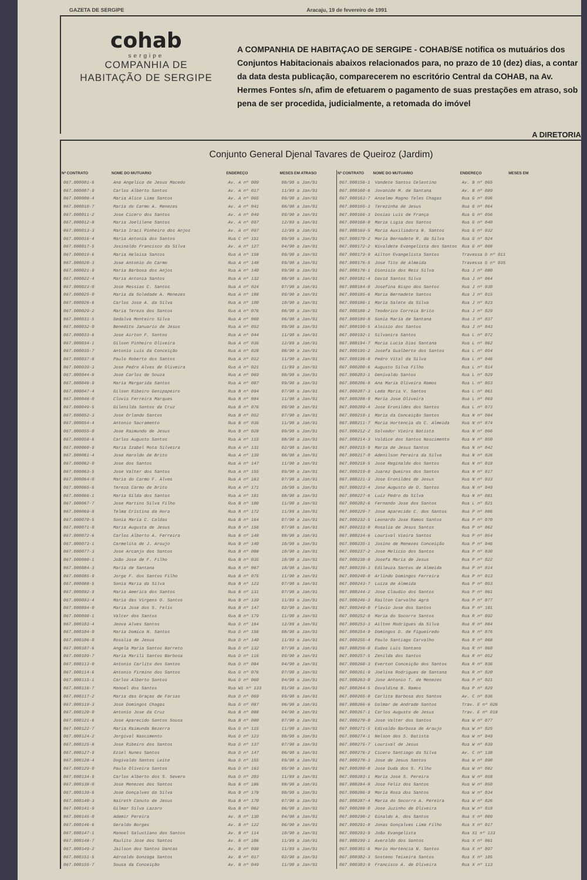GAZETA DE SERGIPE Aracaju, 19 de fevereiro de 1991
cohab
sergipe
COMPANHIA DE
HABITAÇÃO DE SERGIPE
A COMPANHIA DE HABITAÇAO DE SERGIPE - COHAB/SE notifica os mutuários dos Conjuntos Habitacionais abaixos relacionados para, no prazo de 10 (dez) dias, a contar da data desta publicação, comparecerem no escritório Central da COHAB, na Av. Hermes Fontes s/n, afim de efetuarem o pagamento de suas prestações em atraso, sob pena de ser procedida, judicialmente, a retomada do imóvel
A DIRETORIA
Conjunto General Djenal Tavares de Queiroz (Jardim)
| Nº CONTRATO | NOME DO MUTUARIO | ENDEREÇO | MESES EM ATRASO |
| --- | --- | --- | --- |
| 067.000001-6 | Ana Angelica de Jesus Macedo | Av. A nº 009 | 08/90 a Jan/91 |
| 067.000007-9 | Carlos Alberto Santos | Av. A nº 017 | 11/89 a Jan/91 |
| 067.000008-4 | Maria Alice Lima Santos | Av. A nº 065 | 09/90 a Jan/91 |
| 067.000010-7 | Maria do Carmo A. Menezes | Av. A nº 041 | 08/90 a Jan/91 |
| 067.000011-2 | Jose Cicero dos Santos | Av. A nº 049 | 09/90 a Jan/91 |
| 067.000012-8 | Maria Joelilene Santos | Av. A nº 097 | 12/89 a Jan/91 |
| 067.000013-3 | Maria Iraci Pinheiro dos Anjos | Av. A nº 097 | 12/89 a Jan/91 |
| 067.000016-4 | Maria Antonia dos Santos | Rua C nº 151 | 09/90 a Jan/91 |
| 067.000017-5 | Josinaldo Francisco da Silva | Av. A nº 127 | 04/90 a Jan/91 |
| 067.000019-6 | Maria Heloisa Santos | Rua A nº 158 | 09/90 a Jan/91 |
| 067.000020-3 | Jose Antonio do Carmo | Rua A nº 148 | 09/90 a Jan/91 |
| 067.000021-9 | Maria Barbosa dos Anjos | Rua A nº 140 | 09/90 a Jan/91 |
| 067.000022-4 | Maria Antonia Santos | Rua A nº 132 | 08/90 a Jan/91 |
| 067.000023-0 | Jose Messias C. Santos | Rua A nº 024 | 07/90 a Jan/91 |
| 067.000025-0 | Maria da Soledade A. Menezes | Rua A nº 108 | 09/90 a Jan/91 |
| 067.000026-6 | Carlos Jose A. da Silva | Rua A nº 100 | 10/90 a Jan/91 |
| 067.000029-2 | Maria Tereza dos Santos | Rua A nº 076 | 08/90 a Jan/91 |
| 067.000031-5 | Gedalva Monteiro Silva | Rua A nº 060 | 06/90 a Jan/91 |
| 067.000032-0 | Benedito Januario de Jesus | Rua A nº 052 | 09/90 a Jan/91 |
| 067.000033-6 | Jose Airton F. Santos | Rua A nº 044 | 11/90 a Jan/91 |
| 067.000034-1 | Gilson Pinheiro Oliveira | Rua A nº 036 | 12/89 a Jan/91 |
| 067.000035-7 | Antonio Luis da Conceição | Rua A nº 028 | 08/90 a Jan/91 |
| 067.000037-8 | Paulo Roberto dos Santos | Rua A nº 012 | 11/90 a Jan/91 |
| 067.000039-3 | Jose Pedro Alves de Oliveira | Rua A nº 021 | 11/89 a Jan/91 |
| 067.000044-8 | Jose Carlos de Souza | Rua A nº 069 | 08/90 a Jan/91 |
| 067.000046-9 | Maria Margarida Santos | Rua A nº 087 | 09/90 a Jan/91 |
| 067.000047-4 | Gilson Ribeiro Genipapeiro | Rua B nº 094 | 07/90 a Jan/91 |
| 067.000048-0 | Clovis Ferreira Marques | Rua B nº 084 | 11/90 a Jan/91 |
| 067.000049-5 | Gilenilda Santos da Cruz | Rua B nº 076 | 09/90 a Jan/91 |
| 067.000052-3 | Jose Orlando Santos | Rua B nº 052 | 07/90 a Jan/91 |
| 067.000054-4 | Antonio Sacramento | Rua B nº 036 | 11/90 a Jan/91 |
| 067.000055-0 | Jose Raimundo de Jesus | Rua B nº 028 | 09/90 a Jan/91 |
| 067.000058-6 | Carlos Augusto Santos | Rua A nº 115 | 08/90 a Jan/91 |
| 067.000060-9 | Maria Izabel Mota Silveira | Rua A nº 131 | 02/90 a Jan/91 |
| 067.000061-4 | Jose Haroldo de Brito | Rua A nº 139 | 08/90 a Jan/91 |
| 067.000062-0 | Jose dos Santos | Rua A nº 147 | 11/90 a Jan/91 |
| 067.000063-5 | Jose Valter dos Santos | Rua A nº 155 | 09/90 a Jan/91 |
| 067.000064-0 | Maria do Carmo F. Alves | Rua A nº 163 | 07/90 a Jan/91 |
| 067.000065-6 | Tereza Carmo de Brito | Rua A nº 171 | 10/90 a Jan/91 |
| 067.000066-1 | Maria Gilda dos Santos | Rua A nº 181 | 08/90 a Jan/91 |
| 067.000067-7 | Jose Martins Silva Filho | Rua B nº 180 | 11/90 a Jan/91 |
| 067.000069-8 | Telma Cristina da Hora | Rua B nº 172 | 11/89 a Jan/91 |
| 067.000070-5 | Sonia Maria C. Caldas | Rua B nº 164 | 07/90 a Jan/91 |
| 067.000071-0 | Maria Augusta de Jesus | Rua B nº 156 | 07/90 a Jan/91 |
| 067.000072-6 | Carlos Alberto A. Ferreira | Rua B nº 148 | 08/90 a Jan/91 |
| 067.000073-1 | Carmelita de J. Araujo | Rua B nº 140 | 10/90 a Jan/91 |
| 067.000077-3 | Jose Arcanjo dos Santos | Rua B nº 008 | 10/90 a Jan/91 |
| 067.000080-1 | João Jose de F. Filho | Rua B nº 035 | 10/90 a Jan/91 |
| 067.000084-3 | Maria de Santana | Rua B nº 067 | 10/90 a Jan/91 |
| 067.000085-9 | Jorge F. dos Santos Filho | Rua B nº 075 | 11/90 a Jan/91 |
| 067.000088-5 | Sonia Maria da Silva | Rua B nº 123 | 07/90 a Jan/91 |
| 067.000092-9 | Maria America dos Santos | Rua B nº 131 | 07/90 a Jan/91 |
| 067.000093-4 | Maria das Virgens O. Santos | Rua B nº 139 | 11/89 a Jan/91 |
| 067.000094-0 | Maria Jose dos S. Felix | Rua B nº 147 | 02/90 a Jan/91 |
| 067.000098-1 | Valter dos Santos | Rua B nº 179 | 11/90 a Jan/91 |
| 067.000103-4 | Jeova Alves Santos | Rua D nº 164 | 12/89 a Jan/91 |
| 067.000104-0 | Maria Domica N. Santos | Rua D nº 156 | 08/90 a Jan/91 |
| 067.000106-0 | Rosalia de Jesus | Rua D nº 140 | 11/89 a Jan/91 |
| 067.000107-6 | Angela Maria Santos Barreto | Rua D nº 132 | 07/90 a Jan/91 |
| 067.000109-7 | Maria Marili Santos Barbosa | Rua D nº 116 | 09/90 a Jan/91 |
| 067.000113-0 | Antonio Carlito dos Santos | Rua D nº 084 | 04/90 a Jan/91 |
| 067.000114-6 | Antonio Firmino dos Santos | Rua D nº 076 | 07/90 a Jan/91 |
| 067.000115-1 | Carlos Alberto Santos | Rua D nº 060 | 04/90 a Jan/91 |
| 067.000116-7 | Manoel dos Santos | Rua W1 nº 133 | 01/90 a Jan/91 |
| 067.000117-2 | Maria das Graças de Farias | Rua D nº 069 | 09/90 a Jan/91 |
| 067.000119-3 | Jose Domingos Chagas | Rua D nº 087 | 06/90 a Jan/91 |
| 067.000120-0 | Antonio Jose da Cruz | Rua B nº 088 | 04/90 a Jan/91 |
| 067.000121-6 | Jose Aparecido Santos Sousa | Rua B nº 080 | 07/90 a Jan/91 |
| 067.000122-7 | Maria Raimunda Bezerra | Rua D nº 115 | 11/90 a Jan/91 |
| 067.000124-2 | Jorgival Nascimento | Rua D nº 123 | 08/90 a Jan/91 |
| 067.000125-8 | Jose Ribeiro dos Santos | Rua D nº 137 | 07/90 a Jan/91 |
| 067.000127-9 | Eziel Nunes Santos | Rua D nº 147 | 06/90 a Jan/91 |
| 067.000128-4 | Dogivaldo Santos Leite | Rua D nº 155 | 09/90 a Jan/91 |
| 067.000129-0 | Paulo Oliveira Santos | Rua D nº 163 | 05/90 a Jan/91 |
| 067.000134-9 | Carlos Alberto dos S. Severo | Rua D nº 203 | 11/89 a Jan/91 |
| 067.000138-0 | Jose Menezes dos Santos | Rua B nº 186 | 08/90 a Jan/91 |
| 067.000139-6 | Jose Gonçalves da Silva | Rua B nº 178 | 08/90 a Jan/91 |
| 067.000140-3 | Naireth Canuto de Jesus | Rua B nº 170 | 07/90 a Jan/91 |
| 067.000141-9 | Gilmar Silva Lazaro | Rua B nº 062 | 06/90 a Jan/91 |
| 067.000145-0 | Ademir Pereira | Av. B nº 130 | 04/90 a Jan/91 |
| 067.000146-6 | Geraldo Borges | Av. B nº 122 | 06/90 a Jan/91 |
| 067.000147-1 | Manoel Salustiano dos Santos | Av. B nº 114 | 10/90 a Jan/91 |
| 067.000148-7 | Raulito Jose dos Santos | Av. B nº 106 | 11/89 a Jan/91 |
| 067.000149-2 | Jailson dos Santos Dantas | Av. B nº 098 | 11/89 a Jan/91 |
| 067.000151-5 | Adroaldo Gonzaga Santos | Av. B nº 017 | 02/90 a Jan/91 |
| 067.000155-7 | Sousa da Conceição | Av. B nº 049 | 11/90 a Jan/91 |
| Nº CONTRATO | NOME DO MUTUARIO | ENDEREÇO | MESES EM |
| --- | --- | --- | --- |
| 067.000156-1 | Vandete Santos Celestino | Av. B nº 065 | |
| 067.000160-6 | Jovanide M. de Santana | Av. B nº 089 | |
| 067.000163-7 | Anselmo Magno Teles Chagas | Rua G nº 096 | |
| 067.000165-3 | Terezinha de Jesus | Rua G nº 064 | |
| 067.000166-3 | Dosias Luis de França | Rua G nº 056 | |
| 067.000168-0 | Maria Ligia dos Santos | Rua G nº 040 | |
| 067.000169-5 | Maria Auxiliadora B. Santos | Rua G nº 032 | |
| 067.000170-2 | Maria Bernadete R. da Silva | Rua G nº 024 | |
| 067.000172-2 | Nivaldete Evangelista dos Santos | Rua G nº 008 | |
| 067.000173-9 | Ailton Evangelista Santos | Travessa D nº 011 | |
| 067.000176-5 | Jose Tito de Almeida | Travessa D nº 035 | |
| 067.000178-1 | Dionisio dos Reis Silva | Rua J nº 080 | |
| 067.000181-4 | David Santos Silva | Rua J nº 064 | |
| 067.000184-0 | Josefina Bispo dos Santos | Rua J nº 030 | |
| 067.000185-6 | Maria Bernadete Santos | Rua J nº 015 | |
| 067.000186-1 | Maria Salete da Silva | Rua J nº 023 | |
| 067.000188-2 | Teodorico Correia Brito | Rua J nº 029 | |
| 067.000189-8 | Sonia Maria de Santana | Rua J nº 037 | |
| 067.000190-5 | Aloisio dos Santos | Rua J nº 043 | |
| 067.000192-1 | Silvanira Santos | Rua L nº 072 | |
| 067.000194-7 | Maria Lucia Dias Santana | Rua L nº 062 | |
| 067.000195-2 | Josefa Gualberto dos Santos | Rua L nº 054 | |
| 067.000196-8 | Pedro Vital da Silva | Rua L nº 046 | |
| 067.000200-6 | Augusto Silva Filho | Rua L nº 014 | |
| 067.000203-1 | Genivaldo Santos | Rua L nº 029 | |
| 067.000206-8 | Ana Maria Oliveira Ramos | Rua L nº 053 | |
| 067.000207-3 | Leda Maria V. Santos | Rua L nº 061 | |
| 067.000208-9 | Maria Jose Oliveira | Rua L nº 069 | |
| 067.000209-4 | Jose Eronildes dos Santos | Rua L nº 073 | |
| 067.000210-1 | Maria da Conceição Santos | Rua N nº 084 | |
| 067.000211-7 | Maria Hortencia da C. Almeida | Rua N nº 074 | |
| 067.000212-2 | Salvador Vieira Batista | Rua N nº 066 | |
| 067.000214-3 | Valdice dos Santos Nascimento | Rua N nº 050 | |
| 067.000215-9 | Maria de Jesus Santos | Rua N nº 042 | |
| 067.000217-0 | Adenilson Pereira da Silva | Rua N nº 026 | |
| 067.000218-5 | Jose Reginaldo dos Santos | Rua N nº 018 | |
| 067.000219-0 | Juarez Queiros dos Santos | Rua N nº 017 | |
| 067.000221-3 | Jose Eronildes de Jesus | Rua N nº 033 | |
| 067.000223-4 | Jose Augusto de O. Santos | Rua N nº 049 | |
| 067.000227-6 | Luiz Pedro da Silva | Rua N nº 081 | |
| 067.000202-6 | Fernando Jose dos Santos | Rua L nº 021 | |
| 067.000229-7 | Jose Aparecido C. dos Santos | Rua P nº 086 | |
| 067.000232-5 | Leonardo Jose Ramos Santos | Rua P nº 070 | |
| 067.000233-0 | Rosalia de Jesus Santos | Rua P nº 062 | |
| 067.000234-6 | Lourival Vieira Santos | Rua P nº 054 | |
| 067.000235-1 | Josino de Menezes Conceição | Rua P nº 046 | |
| 067.000237-2 | Jose Melicio dos Santos | Rua P nº 030 | |
| 067.000238-8 | Josefa Maria de Jesus | Rua P nº 022 | |
| 067.000239-3 | Edileuza Santos de Almeida | Rua P nº 014 | |
| 067.000240-0 | Arlindo Domingos Ferreira | Rua P nº 013 | |
| 067.000243-7 | Luiza de Almeida | Rua P nº 053 | |
| 067.000244-2 | Jose Claudio dos Santos | Rua P nº 061 | |
| 067.000246-3 | Railton Carvalho Agra | Rua P nº 077 | |
| 067.000249-0 | Flavio Jose dos Santos | Rua P nº 101 | |
| 067.000252-8 | Maria do Socorro Santos | Rua R nº 092 | |
| 067.000253-3 | Ailton Rodrigues da Silva | Rua R nº 084 | |
| 067.000254-9 | Domingos D. de Figueiredo | Rua R nº 076 | |
| 067.000255-4 | Paulo Santiago Carvalho | Rua R nº 068 | |
| 067.000256-0 | Eudes Luis Santana | Rua R nº 060 | |
| 067.000257-5 | Zenilda dos Santos | Rua R nº 052 | |
| 067.000260-3 | Everton Conceição dos Santos | Rua R nº 036 | |
| 067.000261-9 | Joelina Rodrigues de Santana | Rua R nº 020 | |
| 067.000263-0 | Jose Antonio T. de Menezes | Rua P nº 021 | |
| 067.000264-5 | Osvaldina B. Ramos | Rua P nº 029 | |
| 067.000265-0 | Carlita Barbosa dos Santos | Av. C nº 036 | |
| 067.000266-6 | Dalmar de Andrade Santos | Trav. E nº 026 | |
| 067.000267-1 | Carlos Augusto de Jesus | Trav. E nº 018 | |
| 067.000270-0 | Jose Valter dos Santos | Rua W nº 077 | |
| 067.000271-5 | Edivaldo Barbosa de Araujo | Rua W nº 025 | |
| 067.000274-1 | Nelson dos S. Batista | Rua W nº 049 | |
| 067.000275-7 | Lourival de Jesus | Rua W nº 039 | |
| 067.000276-2 | Cicero Santiago da Silva | Av. C nº 138 | |
| 067.000278-3 | Jose de Jesus Santos | Rua W nº 090 | |
| 067.000280-0 | Jose Duda dos S. Filho | Rua W nº 082 | |
| 067.000283-1 | Maria Jose S. Pereira | Rua W nº 058 | |
| 067.000284-8 | Jose Feliz dos Santos | Rua W nº 050 | |
| 067.000286-9 | Maria Rosa dos Santos | Rua W nº 034 | |
| 067.000287-4 | Maria do Socorro A. Pereira | Rua W nº 026 | |
| 067.000288-0 | Jose Juzinho de Oliveira | Rua W nº 018 | |
| 067.000290-2 | Ginaldo A. dos Santos | Rua X nº 009 | |
| 067.000291-8 | Jonas Gonçalves Lima Filho | Rua X nº 017 | |
| 067.000293-9 | João Evangelista | Rua X1 nº 133 | |
| 067.000299-1 | Averaldo dos Santos | Rua X nº 061 | |
| 067.000301-6 | Mario Hortencia N. Santos | Rua X nº 097 | |
| 067.000302-3 | Sosteno Teixeira Santos | Rua X nº 105 | |
| 067.000303-9 | Francisco A. de Oliveira | Rua X nº 113 | |